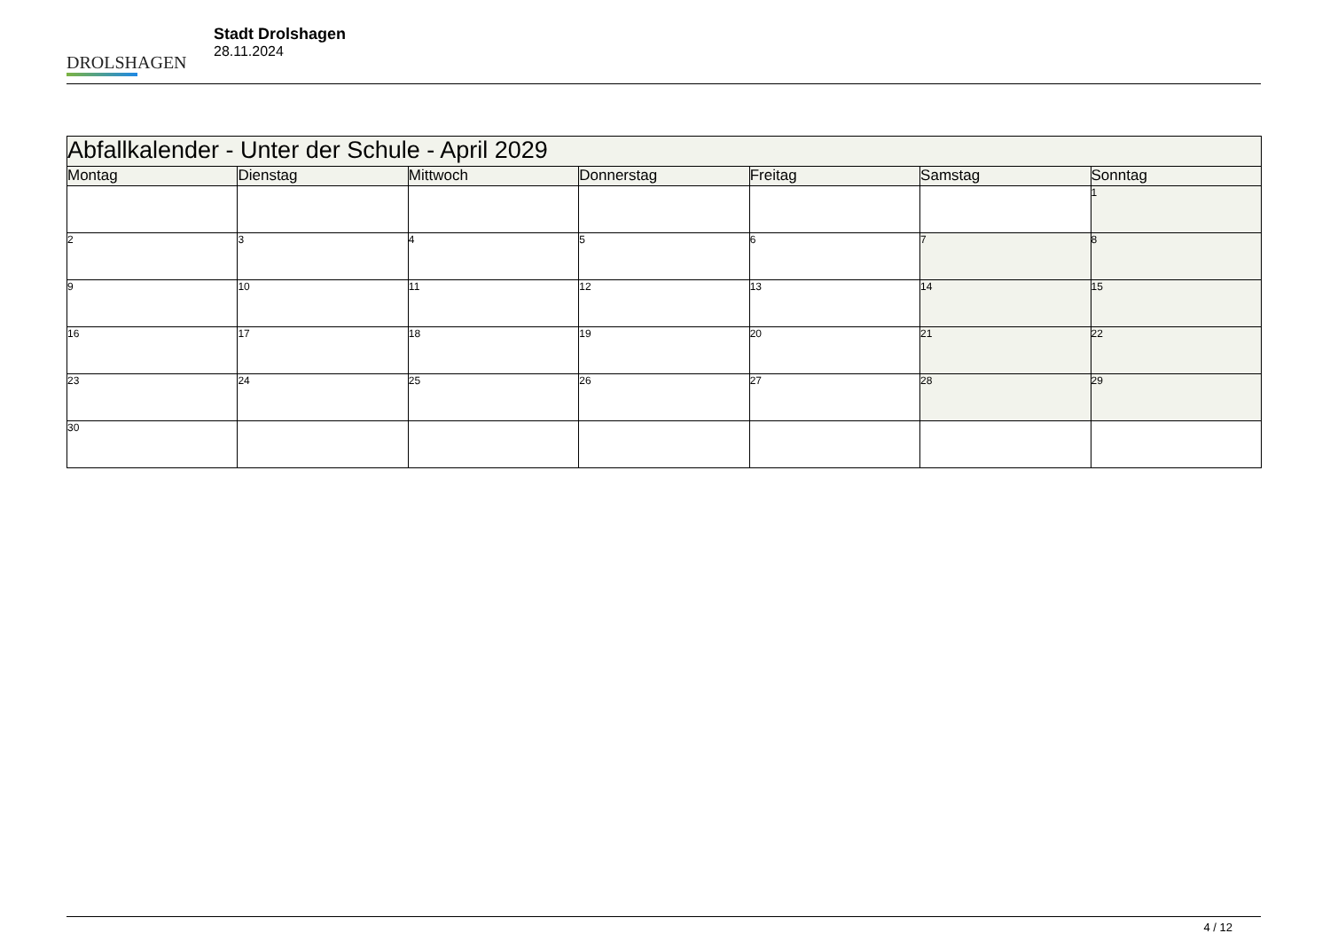DROLSHAGEN
Stadt Drolshagen
28.11.2024
| Abfallkalender - Unter der Schule - April 2029 | | | | | | |
| --- | --- | --- | --- | --- | --- | --- |
| Montag | Dienstag | Mittwoch | Donnerstag | Freitag | Samstag | Sonntag |
| | | | | | | 1 |
| 2 | 3 | 4 | 5 | 6 | 7 | 8 |
| 9 | 10 | 11 | 12 | 13 | 14 | 15 |
| 16 | 17 | 18 | 19 | 20 | 21 | 22 |
| 23 | 24 | 25 | 26 | 27 | 28 | 29 |
| 30 | | | | | | |
4 / 12